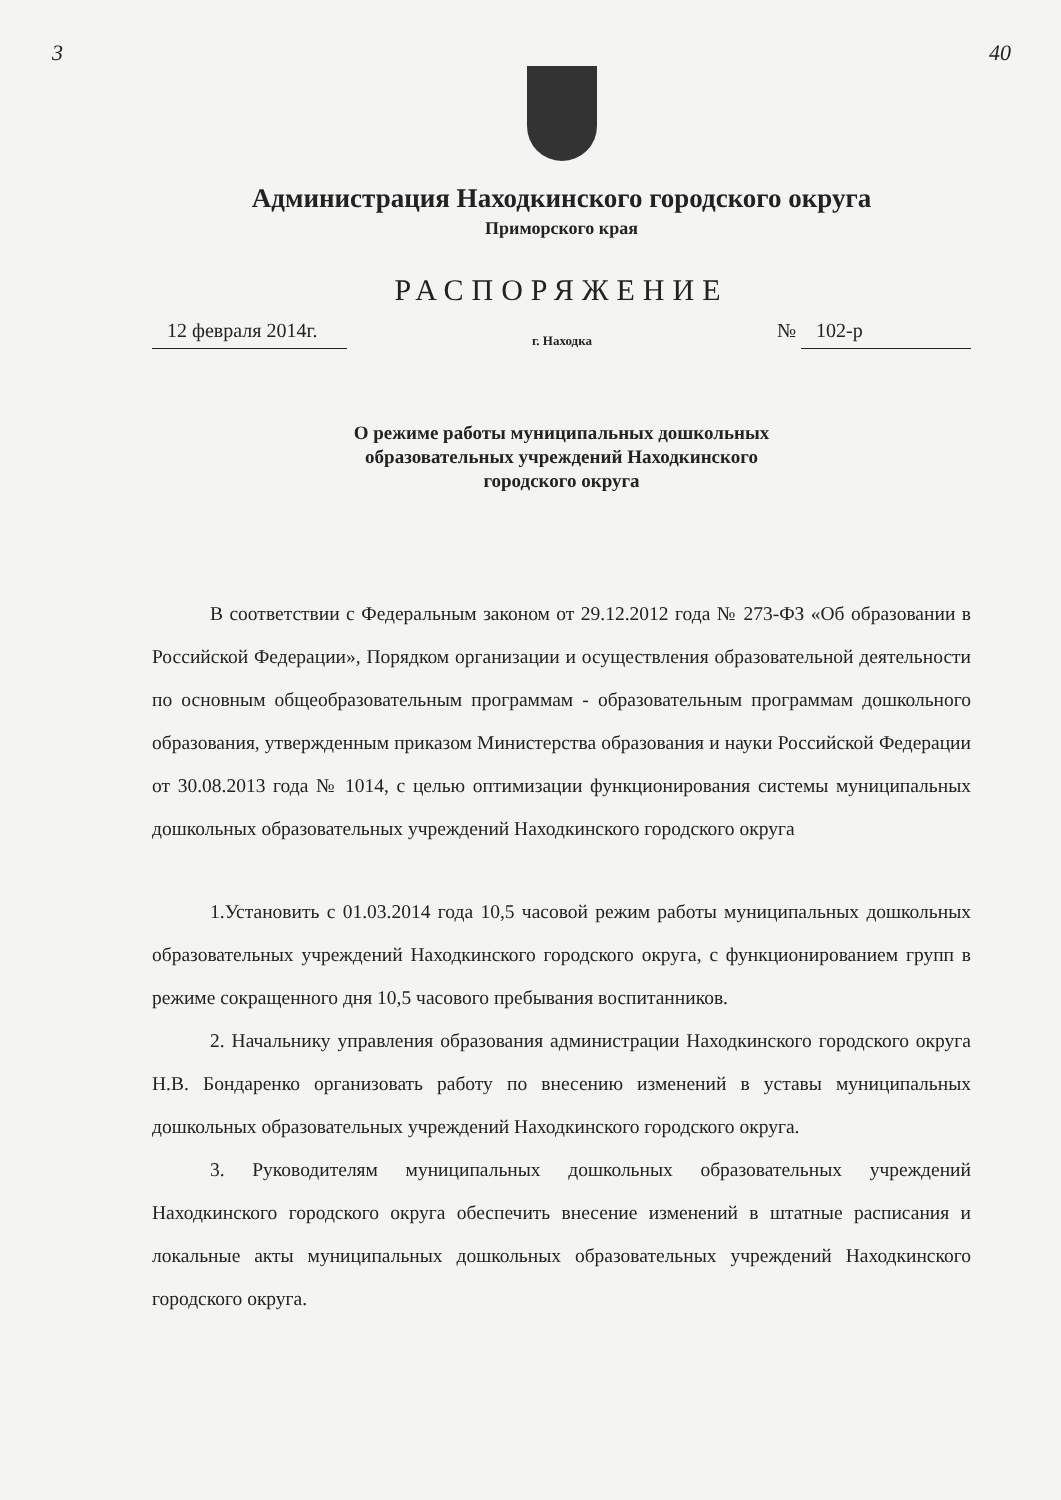3 40
Администрация Находкинского городского округа
Приморского края
РАСПОРЯЖЕНИЕ
12 февраля 2014г. г. Находка № 102-р
О режиме работы муниципальных дошкольных
образовательных учреждений Находкинского
городского округа
В соответствии с Федеральным законом от 29.12.2012 года № 273-ФЗ «Об образовании в Российской Федерации», Порядком организации и осуществления образовательной деятельности по основным общеобразовательным программам - образовательным программам дошкольного образования, утвержденным приказом Министерства образования и науки Российской Федерации от 30.08.2013 года № 1014, с целью оптимизации функционирования системы муниципальных дошкольных образовательных учреждений Находкинского городского округа
1.Установить с 01.03.2014 года 10,5 часовой режим работы муниципальных дошкольных образовательных учреждений Находкинского городского округа, с функционированием групп в режиме сокращенного дня 10,5 часового пребывания воспитанников.
2. Начальнику управления образования администрации Находкинского городского округа Н.В. Бондаренко организовать работу по внесению изменений в уставы муниципальных дошкольных образовательных учреждений Находкинского городского округа.
3. Руководителям муниципальных дошкольных образовательных учреждений Находкинского городского округа обеспечить внесение изменений в штатные расписания и локальные акты муниципальных дошкольных образовательных учреждений Находкинского городского округа.